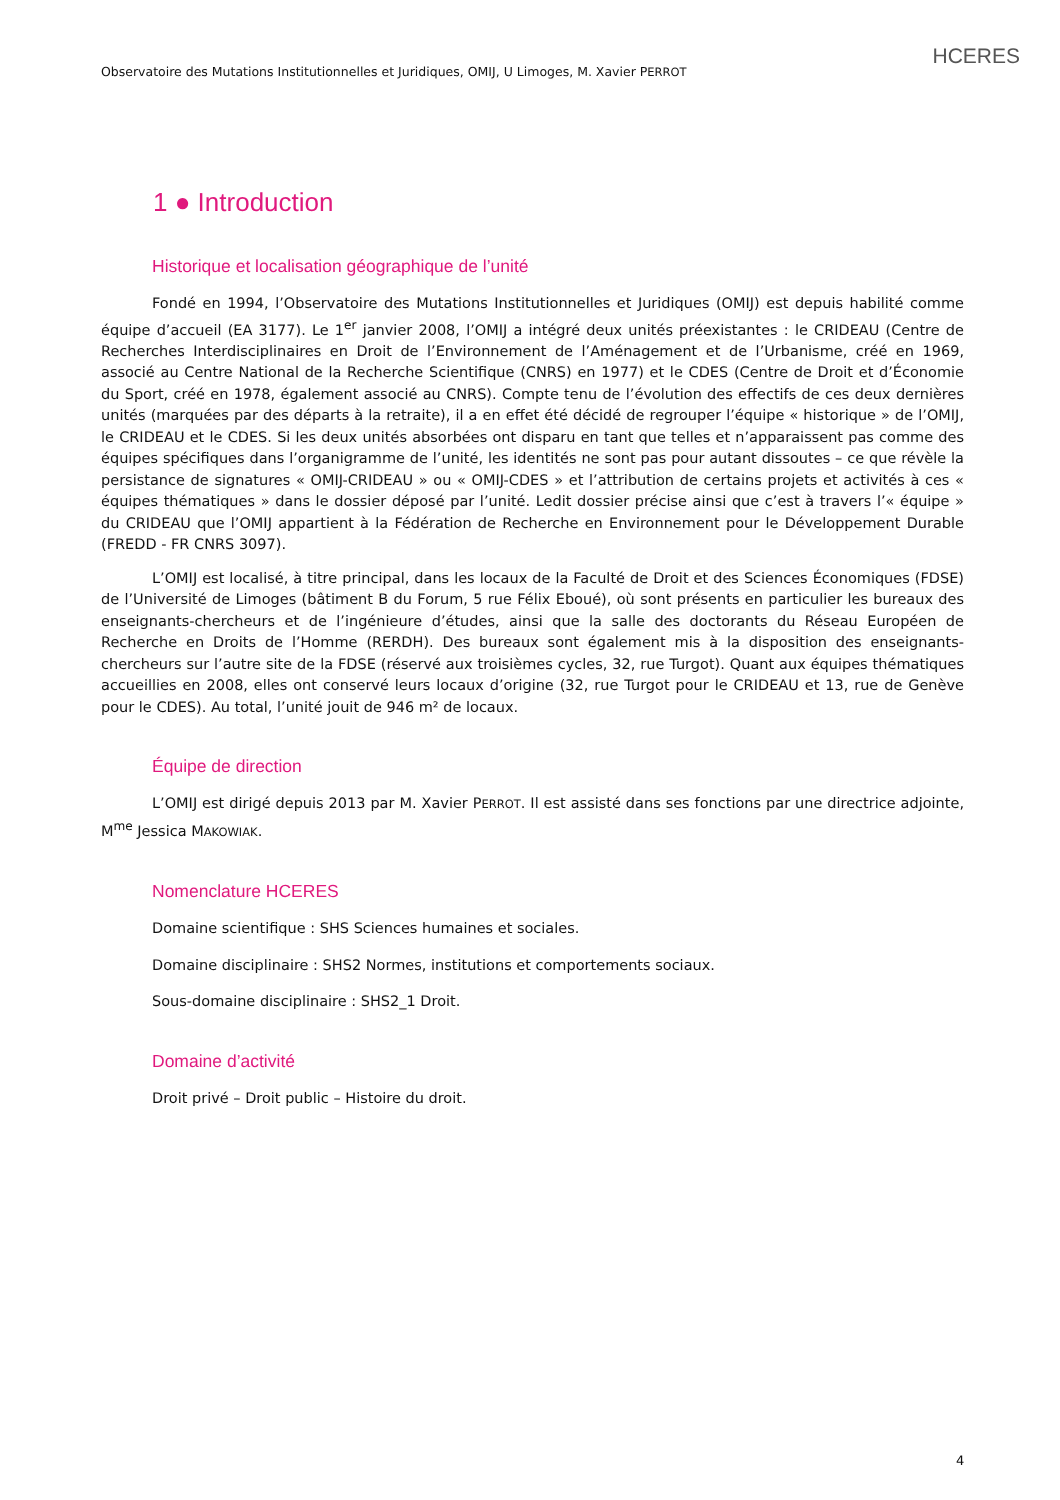Observatoire des Mutations Institutionnelles et Juridiques, OMIJ, U Limoges, M. Xavier PERROT
HCERES
1 ● Introduction
Historique et localisation géographique de l’unité
Fondé en 1994, l’Observatoire des Mutations Institutionnelles et Juridiques (OMIJ) est depuis habilité comme équipe d’accueil (EA 3177). Le 1<sup>er</sup> janvier 2008, l’OMIJ a intégré deux unités préexistantes : le CRIDEAU (Centre de Recherches Interdisciplinaires en Droit de l’Environnement de l’Aménagement et de l’Urbanisme, créé en 1969, associé au Centre National de la Recherche Scientifique (CNRS) en 1977) et le CDES (Centre de Droit et d’Économie du Sport, créé en 1978, également associé au CNRS). Compte tenu de l’évolution des effectifs de ces deux dernières unités (marquées par des départs à la retraite), il a en effet été décidé de regrouper l’équipe « historique » de l’OMIJ, le CRIDEAU et le CDES. Si les deux unités absorbées ont disparu en tant que telles et n’apparaissent pas comme des équipes spécifiques dans l’organigramme de l’unité, les identités ne sont pas pour autant dissoutes – ce que révèle la persistance de signatures « OMIJ-CRIDEAU » ou « OMIJ-CDES » et l’attribution de certains projets et activités à ces « équipes thématiques » dans le dossier déposé par l’unité. Ledit dossier précise ainsi que c’est à travers l’« équipe » du CRIDEAU que l’OMIJ appartient à la Fédération de Recherche en Environnement pour le Développement Durable (FREDD - FR CNRS 3097).
L’OMIJ est localisé, à titre principal, dans les locaux de la Faculté de Droit et des Sciences Économiques (FDSE) de l’Université de Limoges (bâtiment B du Forum, 5 rue Félix Eboué), où sont présents en particulier les bureaux des enseignants-chercheurs et de l’ingénieure d’études, ainsi que la salle des doctorants du Réseau Européen de Recherche en Droits de l’Homme (RERDH). Des bureaux sont également mis à la disposition des enseignants-chercheurs sur l’autre site de la FDSE (réservé aux troisièmes cycles, 32, rue Turgot). Quant aux équipes thématiques accueillies en 2008, elles ont conservé leurs locaux d’origine (32, rue Turgot pour le CRIDEAU et 13, rue de Genève pour le CDES). Au total, l’unité jouit de 946 m² de locaux.
Équipe de direction
L’OMIJ est dirigé depuis 2013 par M. Xavier PERROT. Il est assisté dans ses fonctions par une directrice adjointe, M<sup>me</sup> Jessica MAKOWIAK.
Nomenclature HCERES
Domaine scientifique : SHS Sciences humaines et sociales.
Domaine disciplinaire : SHS2 Normes, institutions et comportements sociaux.
Sous-domaine disciplinaire : SHS2_1 Droit.
Domaine d’activité
Droit privé – Droit public – Histoire du droit.
4